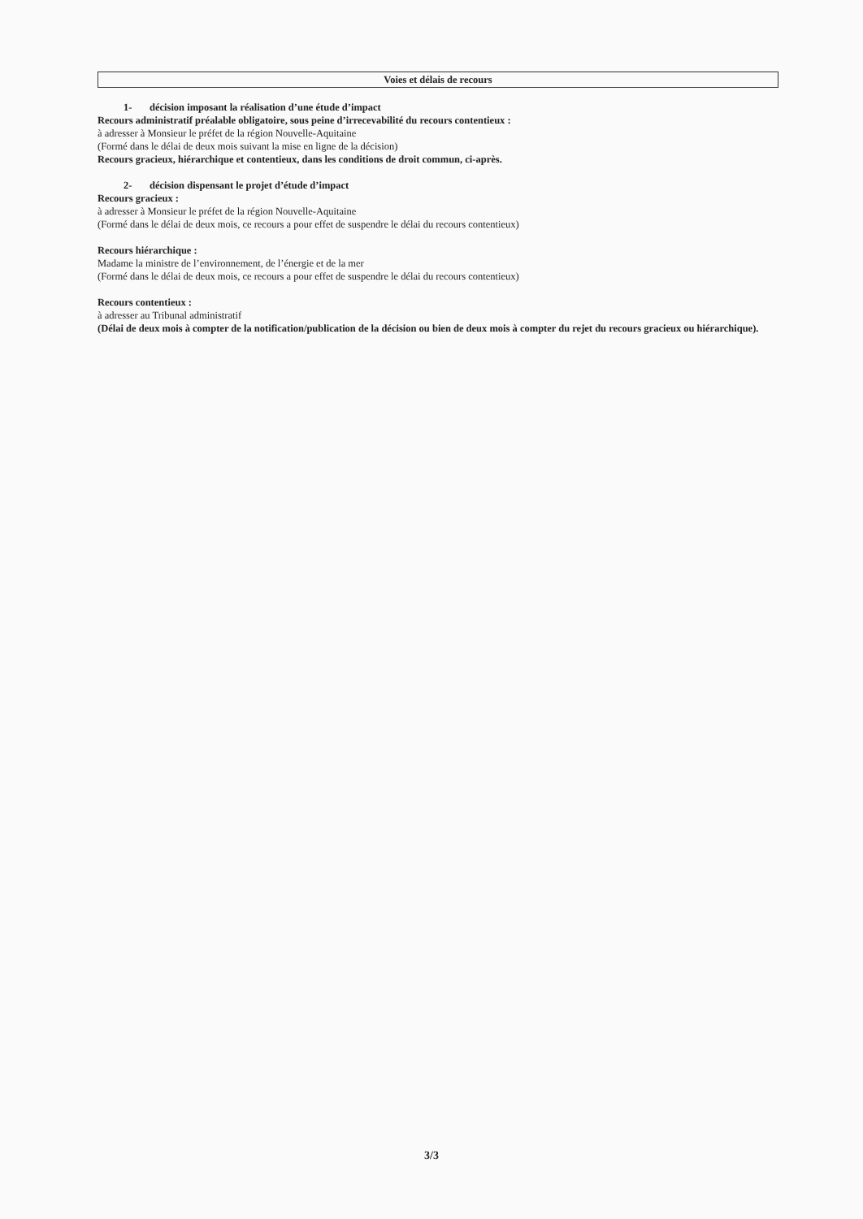Voies et délais de recours
1- décision imposant la réalisation d’une étude d’impact
Recours administratif préalable obligatoire, sous peine d’irrecevabilité du recours contentieux :
à adresser à Monsieur le préfet de la région Nouvelle-Aquitaine
(Formé dans le délai de deux mois suivant la mise en ligne de la décision)
Recours gracieux, hiérarchique et contentieux, dans les conditions de droit commun, ci-après.
2- décision dispensant le projet d’étude d’impact
Recours gracieux :
à adresser à Monsieur le préfet de la région Nouvelle-Aquitaine
(Formé dans le délai de deux mois, ce recours a pour effet de suspendre le délai du recours contentieux)
Recours hiérarchique :
Madame la ministre de l’environnement, de l’énergie et de la mer
(Formé dans le délai de deux mois, ce recours a pour effet de suspendre le délai du recours contentieux)
Recours contentieux :
à adresser au Tribunal administratif
(Délai de deux mois à compter de la notification/publication de la décision ou bien de deux mois à compter du rejet du recours gracieux ou hiérarchique).
3/3